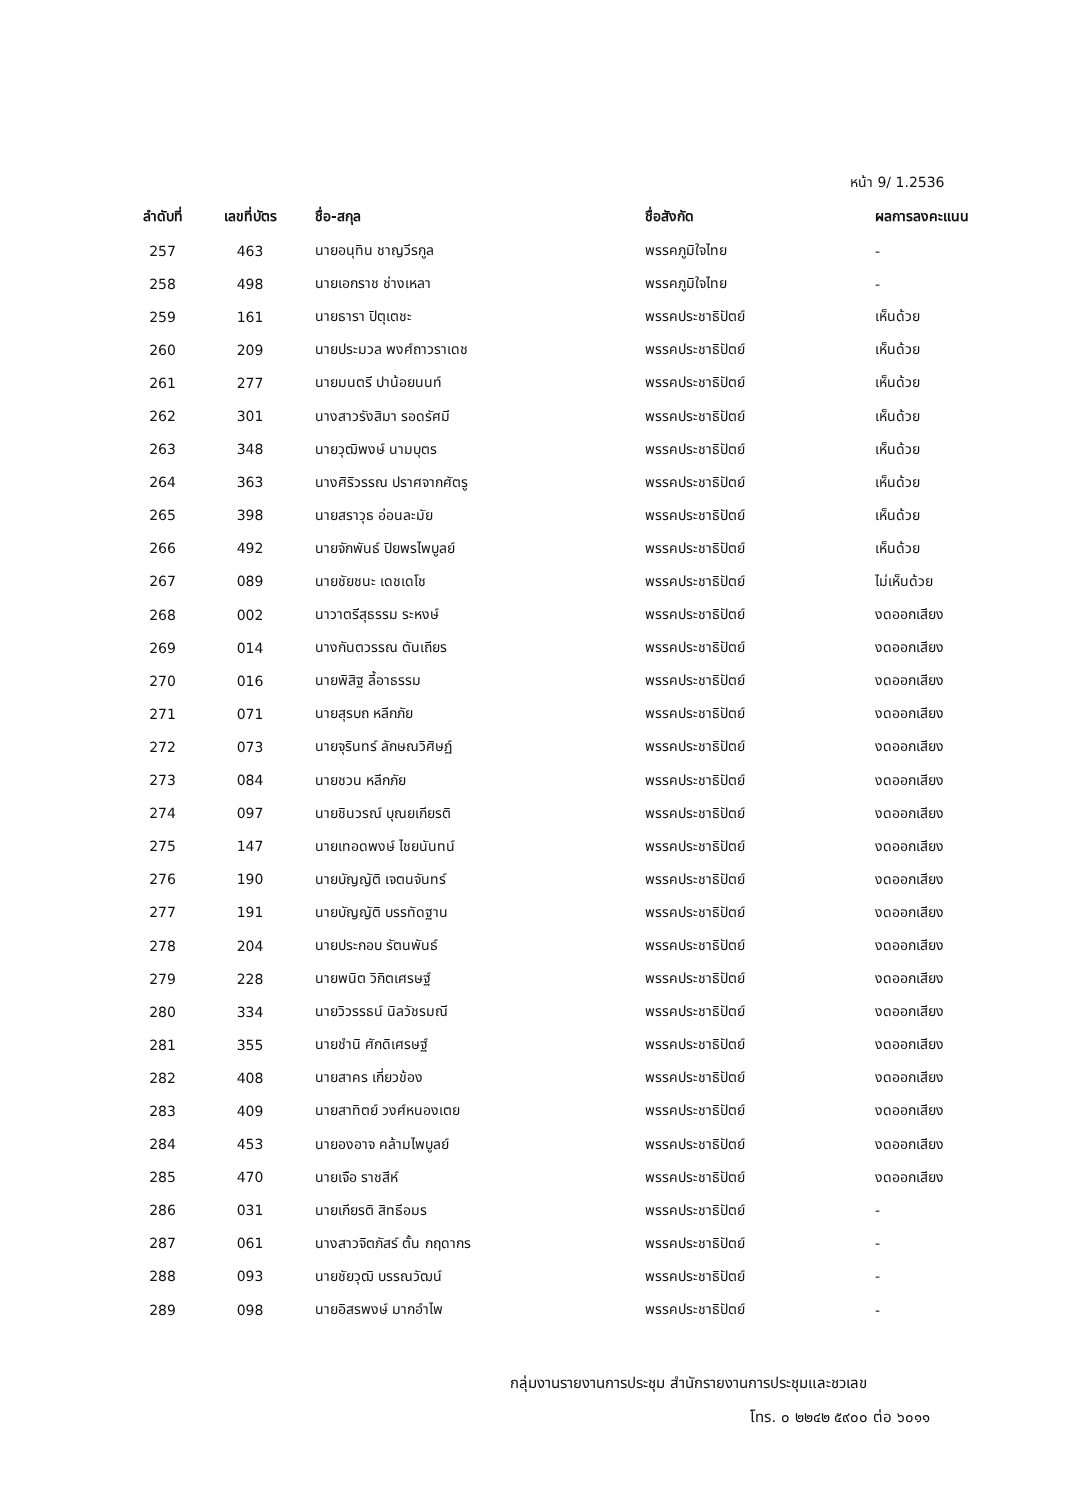หน้า 9/ 1.2536
| ลำดับที่ | เลขที่บัตร | ชื่อ-สกุล | ชื่อสังกัด | ผลการลงคะแนน |
| --- | --- | --- | --- | --- |
| 257 | 463 | นายอนุทิน ชาญวีรกูล | พรรคภูมิใจไทย | - |
| 258 | 498 | นายเอกราช ช่างเหลา | พรรคภูมิใจไทย | - |
| 259 | 161 | นายธารา ปิตุเตชะ | พรรคประชาธิปัตย์ | เห็นด้วย |
| 260 | 209 | นายประมวล พงศ์ถาวราเดช | พรรคประชาธิปัตย์ | เห็นด้วย |
| 261 | 277 | นายมนตรี ปาน้อยนนท์ | พรรคประชาธิปัตย์ | เห็นด้วย |
| 262 | 301 | นางสาวรังสิมา รอดรัศมี | พรรคประชาธิปัตย์ | เห็นด้วย |
| 263 | 348 | นายวุฒิพงษ์ นามบุตร | พรรคประชาธิปัตย์ | เห็นด้วย |
| 264 | 363 | นางศิริวรรณ ปราศจากศัตรู | พรรคประชาธิปัตย์ | เห็นด้วย |
| 265 | 398 | นายสราวุธ อ่อนละมัย | พรรคประชาธิปัตย์ | เห็นด้วย |
| 266 | 492 | นายจักพันธ์ ปิยพรไพบูลย์ | พรรคประชาธิปัตย์ | เห็นด้วย |
| 267 | 089 | นายชัยชนะ เดชเดโช | พรรคประชาธิปัตย์ | ไม่เห็นด้วย |
| 268 | 002 | นาวาตรีสุธรรม ระหงษ์ | พรรคประชาธิปัตย์ | งดออกเสียง |
| 269 | 014 | นางกันตวรรณ ตันเถียร | พรรคประชาธิปัตย์ | งดออกเสียง |
| 270 | 016 | นายพิสิฐ ลี้อาธรรม | พรรคประชาธิปัตย์ | งดออกเสียง |
| 271 | 071 | นายสุรบถ หลีกภัย | พรรคประชาธิปัตย์ | งดออกเสียง |
| 272 | 073 | นายจุรินทร์ ลักษณวิศิษฏ์ | พรรคประชาธิปัตย์ | งดออกเสียง |
| 273 | 084 | นายชวน หลีกภัย | พรรคประชาธิปัตย์ | งดออกเสียง |
| 274 | 097 | นายชินวรณ์ บุณยเกียรติ | พรรคประชาธิปัตย์ | งดออกเสียง |
| 275 | 147 | นายเทอดพงษ์ ไชยนันทน์ | พรรคประชาธิปัตย์ | งดออกเสียง |
| 276 | 190 | นายบัญญัติ เจตนจันทร์ | พรรคประชาธิปัตย์ | งดออกเสียง |
| 277 | 191 | นายบัญญัติ บรรทัดฐาน | พรรคประชาธิปัตย์ | งดออกเสียง |
| 278 | 204 | นายประกอบ รัตนพันธ์ | พรรคประชาธิปัตย์ | งดออกเสียง |
| 279 | 228 | นายพนิต วิกิตเศรษฐ์ | พรรคประชาธิปัตย์ | งดออกเสียง |
| 280 | 334 | นายวิวรรธน์ นิลวัชรมณี | พรรคประชาธิปัตย์ | งดออกเสียง |
| 281 | 355 | นายชำนิ ศักดิเศรษฐ์ | พรรคประชาธิปัตย์ | งดออกเสียง |
| 282 | 408 | นายสาคร เกี่ยวข้อง | พรรคประชาธิปัตย์ | งดออกเสียง |
| 283 | 409 | นายสาทิตย์ วงศ์หนองเตย | พรรคประชาธิปัตย์ | งดออกเสียง |
| 284 | 453 | นายองอาจ คล้ามไพบูลย์ | พรรคประชาธิปัตย์ | งดออกเสียง |
| 285 | 470 | นายเจือ ราชสีห์ | พรรคประชาธิปัตย์ | งดออกเสียง |
| 286 | 031 | นายเกียรติ สิทธีอมร | พรรคประชาธิปัตย์ | - |
| 287 | 061 | นางสาวจิตภัสร์ ตั้น กฤดากร | พรรคประชาธิปัตย์ | - |
| 288 | 093 | นายชัยวุฒิ บรรณวัฒน์ | พรรคประชาธิปัตย์ | - |
| 289 | 098 | นายอิสรพงษ์ มากอำไพ | พรรคประชาธิปัตย์ | - |
กลุ่มงานรายงานการประชุม สำนักรายงานการประชุมและชวเลข
โทร. ๐ ๒๒๔๒ ๕๙๐๐ ต่อ ๖๐๑๑